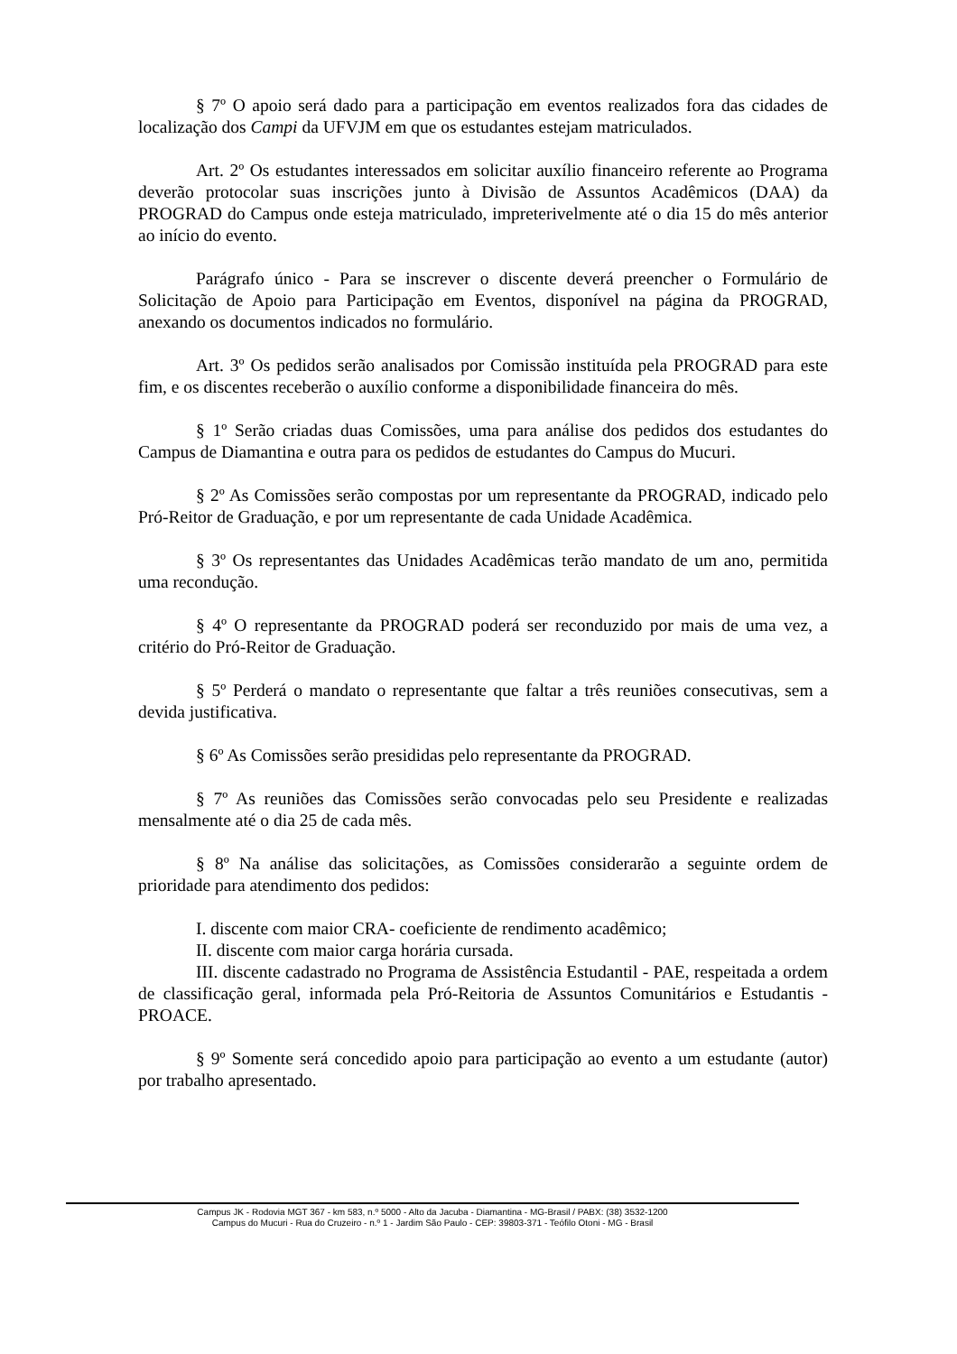§ 7º O apoio será dado para a participação em eventos realizados fora das cidades de localização dos Campi da UFVJM em que os estudantes estejam matriculados.
Art. 2º Os estudantes interessados em solicitar auxílio financeiro referente ao Programa deverão protocolar suas inscrições junto à Divisão de Assuntos Acadêmicos (DAA) da PROGRAD do Campus onde esteja matriculado, impreterivelmente até o dia 15 do mês anterior ao início do evento.
Parágrafo único - Para se inscrever o discente deverá preencher o Formulário de Solicitação de Apoio para Participação em Eventos, disponível na página da PROGRAD, anexando os documentos indicados no formulário.
Art. 3º Os pedidos serão analisados por Comissão instituída pela PROGRAD para este fim, e os discentes receberão o auxílio conforme a disponibilidade financeira do mês.
§ 1º Serão criadas duas Comissões, uma para análise dos pedidos dos estudantes do Campus de Diamantina e outra para os pedidos de estudantes do Campus do Mucuri.
§ 2º As Comissões serão compostas por um representante da PROGRAD, indicado pelo Pró-Reitor de Graduação, e por um representante de cada Unidade Acadêmica.
§ 3º Os representantes das Unidades Acadêmicas terão mandato de um ano, permitida uma recondução.
§ 4º O representante da PROGRAD poderá ser reconduzido por mais de uma vez, a critério do Pró-Reitor de Graduação.
§ 5º Perderá o mandato o representante que faltar a três reuniões consecutivas, sem a devida justificativa.
§ 6º As Comissões serão presididas pelo representante da PROGRAD.
§ 7º As reuniões das Comissões serão convocadas pelo seu Presidente e realizadas mensalmente até o dia 25 de cada mês.
§ 8º Na análise das solicitações, as Comissões considerarão a seguinte ordem de prioridade para atendimento dos pedidos:
I. discente com maior CRA- coeficiente de rendimento acadêmico;
II. discente com maior carga horária cursada.
III. discente cadastrado no Programa de Assistência Estudantil - PAE, respeitada a ordem de classificação geral, informada pela Pró-Reitoria de Assuntos Comunitários e Estudantis - PROACE.
§ 9º Somente será concedido apoio para participação ao evento a um estudante (autor) por trabalho apresentado.
Campus JK - Rodovia MGT 367 - km 583, n.º 5000 - Alto da Jacuba - Diamantina - MG-Brasil / PABX: (38) 3532-1200
Campus do Mucuri - Rua do Cruzeiro - n.º 1 - Jardim São Paulo - CEP: 39803-371 - Teófilo Otoni - MG - Brasil